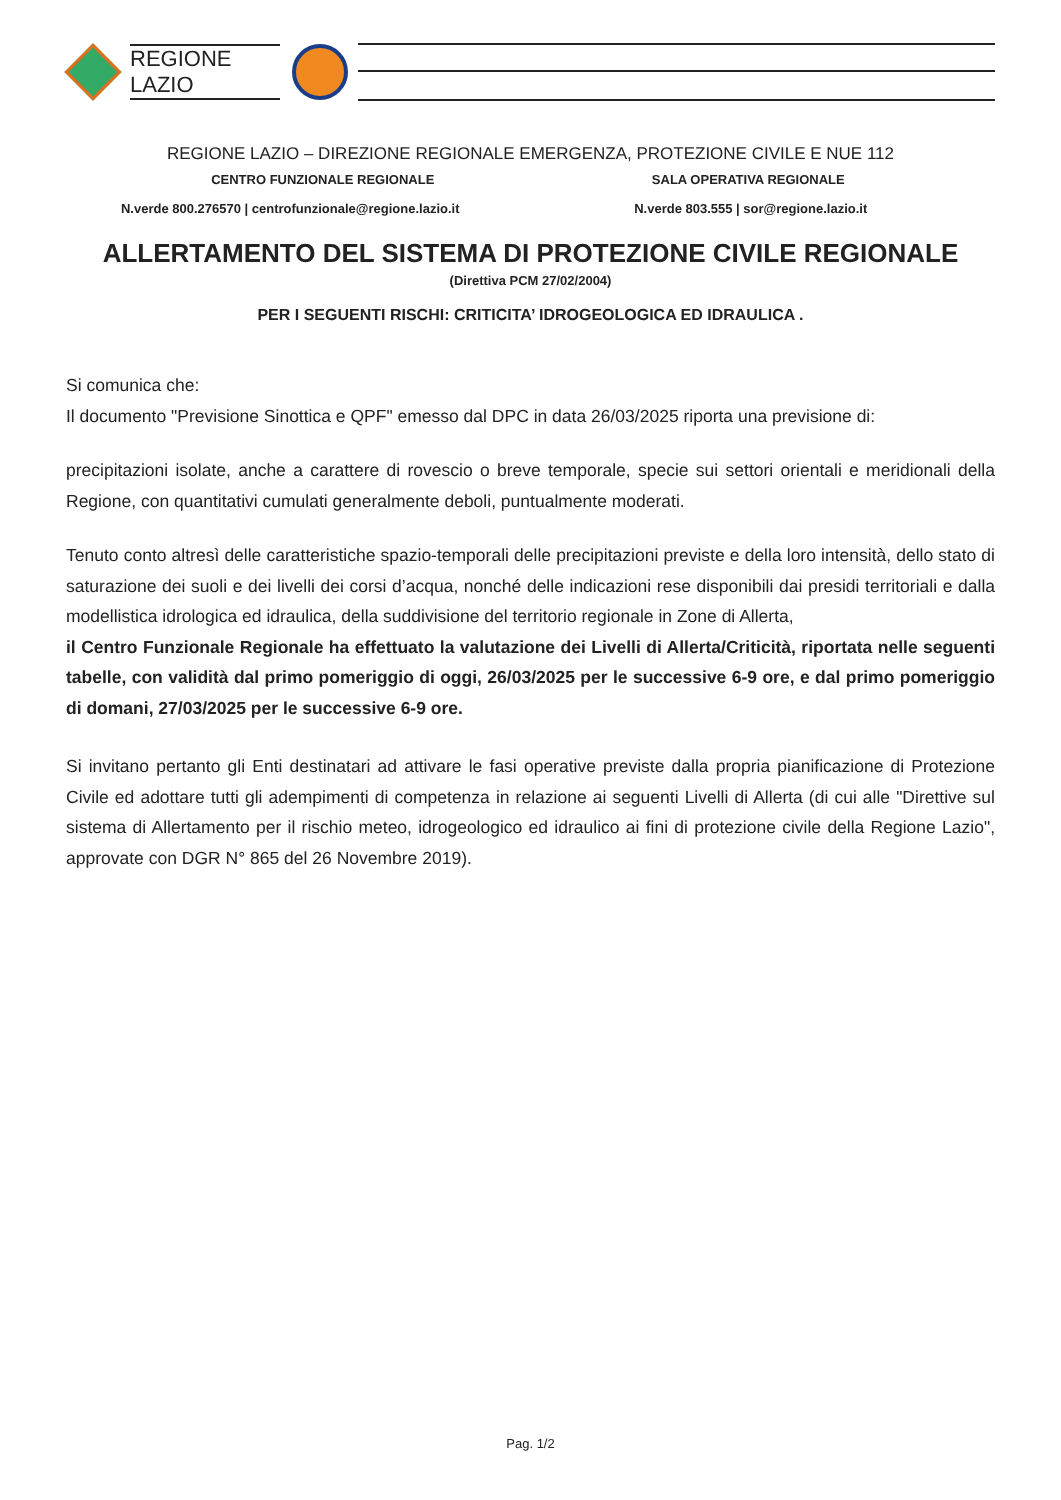REGIONE
LAZIO
REGIONE LAZIO – DIREZIONE REGIONALE EMERGENZA, PROTEZIONE CIVILE E NUE 112
CENTRO FUNZIONALE REGIONALE SALA OPERATIVA REGIONALE
N.verde 800.276570 | centrofunzionale@regione.lazio.it
N.verde 803.555 | sor@regione.lazio.it
ALLERTAMENTO DEL SISTEMA DI PROTEZIONE CIVILE REGIONALE
(Direttiva PCM 27/02/2004)
PER I SEGUENTI RISCHI: CRITICITA’ IDROGEOLOGICA ED IDRAULICA .
Si comunica che:
Il documento "Previsione Sinottica e QPF" emesso dal DPC in data 26/03/2025 riporta una previsione di:
precipitazioni isolate, anche a carattere di rovescio o breve temporale, specie sui settori orientali e meridionali della Regione, con quantitativi cumulati generalmente deboli, puntualmente moderati.
Tenuto conto altresì delle caratteristiche spazio-temporali delle precipitazioni previste e della loro intensità, dello stato di saturazione dei suoli e dei livelli dei corsi d’acqua, nonché delle indicazioni rese disponibili dai presidi territoriali e dalla modellistica idrologica ed idraulica, della suddivisione del territorio regionale in Zone di Allerta,
il Centro Funzionale Regionale ha effettuato la valutazione dei Livelli di Allerta/Criticità, riportata nelle seguenti tabelle, con validità dal primo pomeriggio di oggi, 26/03/2025 per le successive 6-9 ore, e dal primo pomeriggio di domani, 27/03/2025 per le successive 6-9 ore.
Si invitano pertanto gli Enti destinatari ad attivare le fasi operative previste dalla propria pianificazione di Protezione Civile ed adottare tutti gli adempimenti di competenza in relazione ai seguenti Livelli di Allerta (di cui alle "Direttive sul sistema di Allertamento per il rischio meteo, idrogeologico ed idraulico ai fini di protezione civile della Regione Lazio", approvate con DGR N° 865 del 26 Novembre 2019).
Pag. 1/2